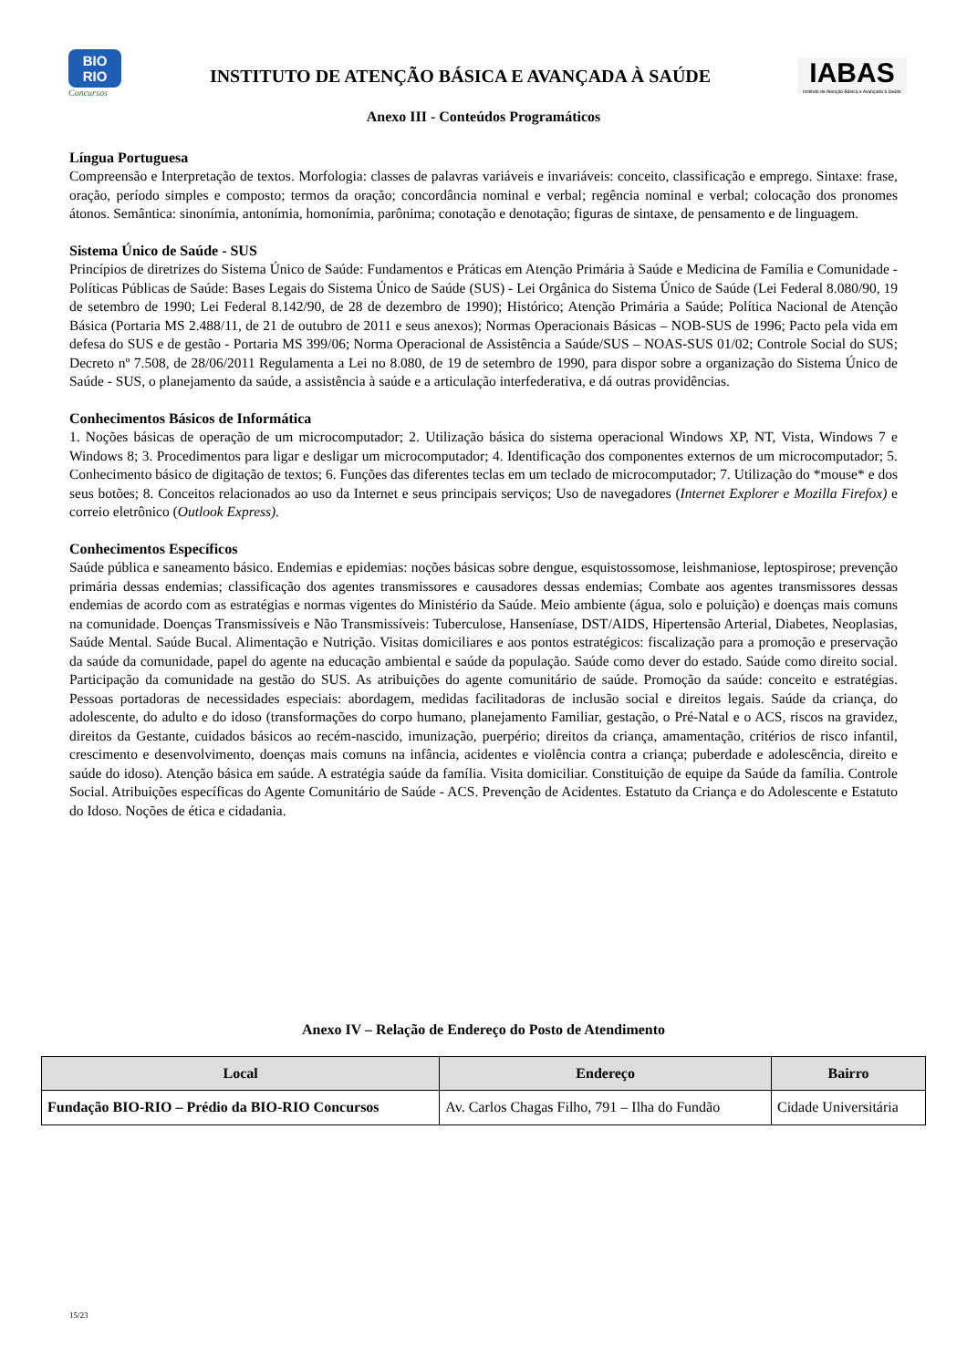BIO
RIO
Concursos
INSTITUTO DE ATENÇÃO BÁSICA E AVANÇADA À SAÚDE
IABAS
Instituto de Atenção Básica e Avançada à Saúde
Anexo III - Conteúdos Programáticos
Língua Portuguesa
Compreensão e Interpretação de textos. Morfologia: classes de palavras variáveis e invariáveis: conceito, classificação e emprego. Sintaxe: frase, oração, período simples e composto; termos da oração; concordância nominal e verbal; regência nominal e verbal; colocação dos pronomes átonos. Semântica: sinonímia, antonímia, homonímia, parônima; conotação e denotação; figuras de sintaxe, de pensamento e de linguagem.
Sistema Único de Saúde - SUS
Princípios de diretrizes do Sistema Único de Saúde: Fundamentos e Práticas em Atenção Primária à Saúde e Medicina de Família e Comunidade - Políticas Públicas de Saúde: Bases Legais do Sistema Único de Saúde (SUS) - Lei Orgânica do Sistema Único de Saúde (Lei Federal 8.080/90, 19 de setembro de 1990; Lei Federal 8.142/90, de 28 de dezembro de 1990); Histórico; Atenção Primária a Saúde; Política Nacional de Atenção Básica (Portaria MS 2.488/11, de 21 de outubro de 2011 e seus anexos); Normas Operacionais Básicas – NOB-SUS de 1996; Pacto pela vida em defesa do SUS e de gestão - Portaria MS 399/06; Norma Operacional de Assistência a Saúde/SUS – NOAS-SUS 01/02; Controle Social do SUS; Decreto nº 7.508, de 28/06/2011 Regulamenta a Lei no 8.080, de 19 de setembro de 1990, para dispor sobre a organização do Sistema Único de Saúde - SUS, o planejamento da saúde, a assistência à saúde e a articulação interfederativa, e dá outras providências.
Conhecimentos Básicos de Informática
1. Noções básicas de operação de um microcomputador; 2. Utilização básica do sistema operacional Windows XP, NT, Vista, Windows 7 e Windows 8; 3. Procedimentos para ligar e desligar um microcomputador; 4. Identificação dos componentes externos de um microcomputador; 5. Conhecimento básico de digitação de textos; 6. Funções das diferentes teclas em um teclado de microcomputador; 7. Utilização do *mouse* e dos seus botões; 8. Conceitos relacionados ao uso da Internet e seus principais serviços; Uso de navegadores (Internet Explorer e Mozilla Firefox) e correio eletrônico (Outlook Express).
Conhecimentos Específicos
Saúde pública e saneamento básico. Endemias e epidemias: noções básicas sobre dengue, esquistossomose, leishmaniose, leptospirose; prevenção primária dessas endemias; classificação dos agentes transmissores e causadores dessas endemias; Combate aos agentes transmissores dessas endemias de acordo com as estratégias e normas vigentes do Ministério da Saúde. Meio ambiente (água, solo e poluição) e doenças mais comuns na comunidade. Doenças Transmissíveis e Não Transmissíveis: Tuberculose, Hanseníase, DST/AIDS, Hipertensão Arterial, Diabetes, Neoplasias, Saúde Mental. Saúde Bucal. Alimentação e Nutrição. Visitas domiciliares e aos pontos estratégicos: fiscalização para a promoção e preservação da saúde da comunidade, papel do agente na educação ambiental e saúde da população. Saúde como dever do estado. Saúde como direito social. Participação da comunidade na gestão do SUS. As atribuições do agente comunitário de saúde. Promoção da saúde: conceito e estratégias. Pessoas portadoras de necessidades especiais: abordagem, medidas facilitadoras de inclusão social e direitos legais. Saúde da criança, do adolescente, do adulto e do idoso (transformações do corpo humano, planejamento Familiar, gestação, o Pré-Natal e o ACS, riscos na gravidez, direitos da Gestante, cuidados básicos ao recém-nascido, imunização, puerpério; direitos da criança, amamentação, critérios de risco infantil, crescimento e desenvolvimento, doenças mais comuns na infância, acidentes e violência contra a criança; puberdade e adolescência, direito e saúde do idoso). Atenção básica em saúde. A estratégia saúde da família. Visita domiciliar. Constituição de equipe da Saúde da família. Controle Social. Atribuições específicas do Agente Comunitário de Saúde - ACS. Prevenção de Acidentes. Estatuto da Criança e do Adolescente e Estatuto do Idoso. Noções de ética e cidadania.
Anexo IV – Relação de Endereço do Posto de Atendimento
| Local | Endereço | Bairro |
| --- | --- | --- |
| Fundação BIO-RIO – Prédio da BIO-RIO Concursos | Av. Carlos Chagas Filho, 791 – Ilha do Fundão | Cidade Universitária |
15/23